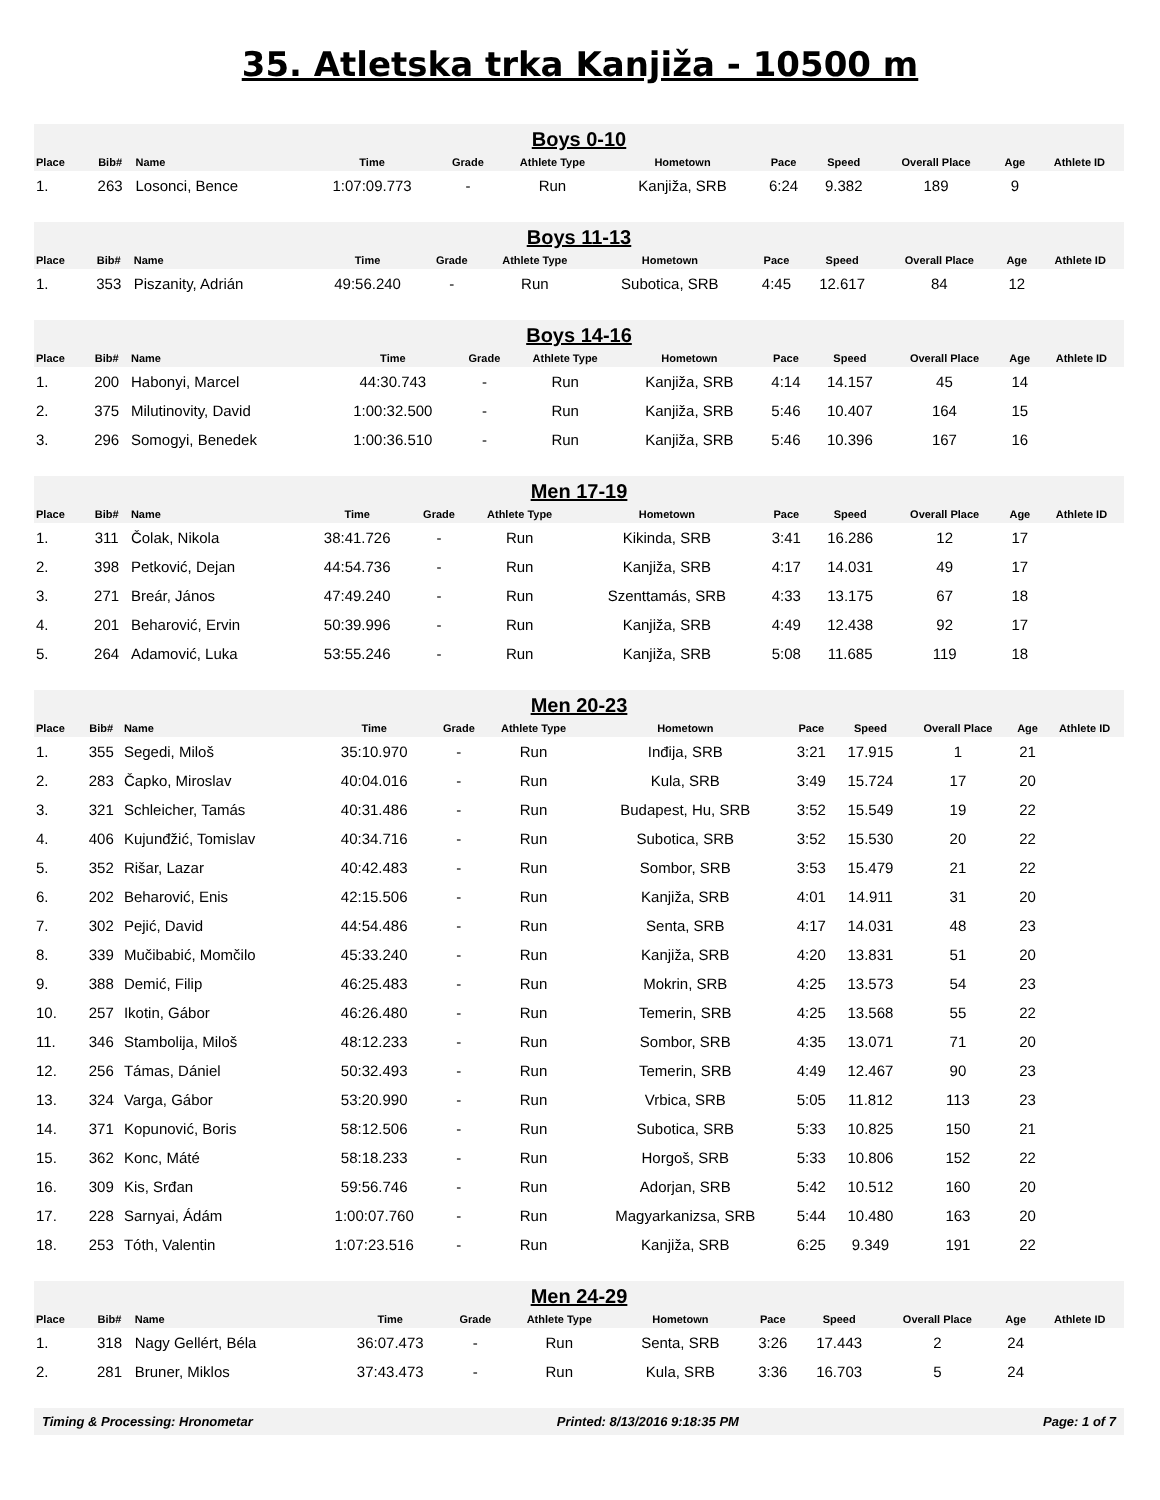35. Atletska trka Kanjiža - 10500 m
| Boys 0-10 | | | | | | | | | | | |
| Place | Bib# | Name | Time | Grade | Athlete Type | Hometown | Pace | Speed | Overall Place | Age | Athlete ID |
| 1. | 263 | Losonci, Bence | 1:07:09.773 | - | Run | Kanjiža, SRB | 6:24 | 9.382 | 189 | 9 | |
| Boys 11-13 | | | | | | | | | | | |
| Place | Bib# | Name | Time | Grade | Athlete Type | Hometown | Pace | Speed | Overall Place | Age | Athlete ID |
| 1. | 353 | Piszanity, Adrián | 49:56.240 | - | Run | Subotica, SRB | 4:45 | 12.617 | 84 | 12 | |
| Boys 14-16 | | | | | | | | | | | |
| Place | Bib# | Name | Time | Grade | Athlete Type | Hometown | Pace | Speed | Overall Place | Age | Athlete ID |
| 1. | 200 | Habonyi, Marcel | 44:30.743 | - | Run | Kanjiža, SRB | 4:14 | 14.157 | 45 | 14 | |
| 2. | 375 | Milutinovity, David | 1:00:32.500 | - | Run | Kanjiža, SRB | 5:46 | 10.407 | 164 | 15 | |
| 3. | 296 | Somogyi, Benedek | 1:00:36.510 | - | Run | Kanjiža, SRB | 5:46 | 10.396 | 167 | 16 | |
| Men 17-19 | | | | | | | | | | | |
| Place | Bib# | Name | Time | Grade | Athlete Type | Hometown | Pace | Speed | Overall Place | Age | Athlete ID |
| 1. | 311 | Čolak, Nikola | 38:41.726 | - | Run | Kikinda, SRB | 3:41 | 16.286 | 12 | 17 | |
| 2. | 398 | Petković, Dejan | 44:54.736 | - | Run | Kanjiža, SRB | 4:17 | 14.031 | 49 | 17 | |
| 3. | 271 | Breár, János | 47:49.240 | - | Run | Szenttamás, SRB | 4:33 | 13.175 | 67 | 18 | |
| 4. | 201 | Beharović, Ervin | 50:39.996 | - | Run | Kanjiža, SRB | 4:49 | 12.438 | 92 | 17 | |
| 5. | 264 | Adamović, Luka | 53:55.246 | - | Run | Kanjiža, SRB | 5:08 | 11.685 | 119 | 18 | |
| Men 20-23 | | | | | | | | | | | |
| Place | Bib# | Name | Time | Grade | Athlete Type | Hometown | Pace | Speed | Overall Place | Age | Athlete ID |
| 1. | 355 | Segedi, Miloš | 35:10.970 | - | Run | Inđija, SRB | 3:21 | 17.915 | 1 | 21 | |
| 2. | 283 | Čapko, Miroslav | 40:04.016 | - | Run | Kula, SRB | 3:49 | 15.724 | 17 | 20 | |
| 3. | 321 | Schleicher, Tamás | 40:31.486 | - | Run | Budapest, Hu, SRB | 3:52 | 15.549 | 19 | 22 | |
| 4. | 406 | Kujunđžić, Tomislav | 40:34.716 | - | Run | Subotica, SRB | 3:52 | 15.530 | 20 | 22 | |
| 5. | 352 | Rišar, Lazar | 40:42.483 | - | Run | Sombor, SRB | 3:53 | 15.479 | 21 | 22 | |
| 6. | 202 | Beharović, Enis | 42:15.506 | - | Run | Kanjiža, SRB | 4:01 | 14.911 | 31 | 20 | |
| 7. | 302 | Pejić, David | 44:54.486 | - | Run | Senta, SRB | 4:17 | 14.031 | 48 | 23 | |
| 8. | 339 | Mučibabić, Momčilo | 45:33.240 | - | Run | Kanjiža, SRB | 4:20 | 13.831 | 51 | 20 | |
| 9. | 388 | Demić, Filip | 46:25.483 | - | Run | Mokrin, SRB | 4:25 | 13.573 | 54 | 23 | |
| 10. | 257 | Ikotin, Gábor | 46:26.480 | - | Run | Temerin, SRB | 4:25 | 13.568 | 55 | 22 | |
| 11. | 346 | Stambolija, Miloš | 48:12.233 | - | Run | Sombor, SRB | 4:35 | 13.071 | 71 | 20 | |
| 12. | 256 | Támas, Dániel | 50:32.493 | - | Run | Temerin, SRB | 4:49 | 12.467 | 90 | 23 | |
| 13. | 324 | Varga, Gábor | 53:20.990 | - | Run | Vrbica, SRB | 5:05 | 11.812 | 113 | 23 | |
| 14. | 371 | Kopunović, Boris | 58:12.506 | - | Run | Subotica, SRB | 5:33 | 10.825 | 150 | 21 | |
| 15. | 362 | Konc, Máté | 58:18.233 | - | Run | Horgoš, SRB | 5:33 | 10.806 | 152 | 22 | |
| 16. | 309 | Kis, Srđan | 59:56.746 | - | Run | Adorjan, SRB | 5:42 | 10.512 | 160 | 20 | |
| 17. | 228 | Sarnyai, Ádám | 1:00:07.760 | - | Run | Magyarkanizsa, SRB | 5:44 | 10.480 | 163 | 20 | |
| 18. | 253 | Tóth, Valentin | 1:07:23.516 | - | Run | Kanjiža, SRB | 6:25 | 9.349 | 191 | 22 | |
| Men 24-29 | | | | | | | | | | | |
| Place | Bib# | Name | Time | Grade | Athlete Type | Hometown | Pace | Speed | Overall Place | Age | Athlete ID |
| 1. | 318 | Nagy Gellért, Béla | 36:07.473 | - | Run | Senta, SRB | 3:26 | 17.443 | 2 | 24 | |
| 2. | 281 | Bruner, Miklos | 37:43.473 | - | Run | Kula, SRB | 3:36 | 16.703 | 5 | 24 | |
Timing & Processing: Hronometar Printed: 8/13/2016 9:18:35 PM Page: 1 of 7